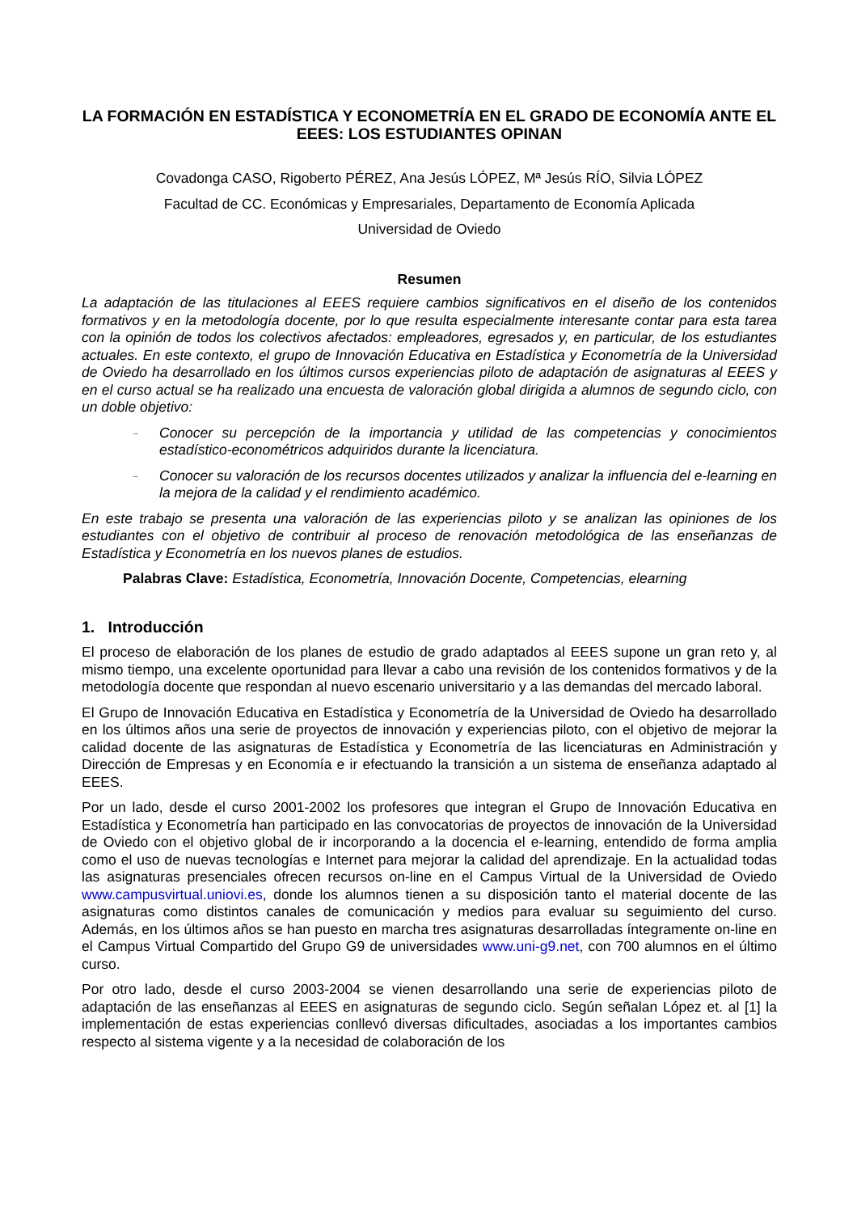LA FORMACIÓN EN ESTADÍSTICA Y ECONOMETRÍA EN EL GRADO DE ECONOMÍA ANTE EL EEES: LOS ESTUDIANTES OPINAN
Covadonga CASO, Rigoberto PÉREZ, Ana Jesús LÓPEZ, Mª Jesús RÍO, Silvia LÓPEZ
Facultad de CC. Económicas y Empresariales, Departamento de Economía Aplicada
Universidad de Oviedo
Resumen
La adaptación de las titulaciones al EEES requiere cambios significativos en el diseño de los contenidos formativos y en la metodología docente, por lo que resulta especialmente interesante contar para esta tarea con la opinión de todos los colectivos afectados: empleadores, egresados y, en particular, de los estudiantes actuales. En este contexto, el grupo de Innovación Educativa en Estadística y Econometría de la Universidad de Oviedo ha desarrollado en los últimos cursos experiencias piloto de adaptación de asignaturas al EEES y en el curso actual se ha realizado una encuesta de valoración global dirigida a alumnos de segundo ciclo, con un doble objetivo:
– Conocer su percepción de la importancia y utilidad de las competencias y conocimientos estadístico-econométricos adquiridos durante la licenciatura.
– Conocer su valoración de los recursos docentes utilizados y analizar la influencia del e-learning en la mejora de la calidad y el rendimiento académico.
En este trabajo se presenta una valoración de las experiencias piloto y se analizan las opiniones de los estudiantes con el objetivo de contribuir al proceso de renovación metodológica de las enseñanzas de Estadística y Econometría en los nuevos planes de estudios.
Palabras Clave: Estadística, Econometría, Innovación Docente, Competencias, elearning
1. Introducción
El proceso de elaboración de los planes de estudio de grado adaptados al EEES supone un gran reto y, al mismo tiempo, una excelente oportunidad para llevar a cabo una revisión de los contenidos formativos y de la metodología docente que respondan al nuevo escenario universitario y a las demandas del mercado laboral.
El Grupo de Innovación Educativa en Estadística y Econometría de la Universidad de Oviedo ha desarrollado en los últimos años una serie de proyectos de innovación y experiencias piloto, con el objetivo de mejorar la calidad docente de las asignaturas de Estadística y Econometría de las licenciaturas en Administración y Dirección de Empresas y en Economía e ir efectuando la transición a un sistema de enseñanza adaptado al EEES.
Por un lado, desde el curso 2001-2002 los profesores que integran el Grupo de Innovación Educativa en Estadística y Econometría han participado en las convocatorias de proyectos de innovación de la Universidad de Oviedo con el objetivo global de ir incorporando a la docencia el e-learning, entendido de forma amplia como el uso de nuevas tecnologías e Internet para mejorar la calidad del aprendizaje. En la actualidad todas las asignaturas presenciales ofrecen recursos on-line en el Campus Virtual de la Universidad de Oviedo www.campusvirtual.uniovi.es, donde los alumnos tienen a su disposición tanto el material docente de las asignaturas como distintos canales de comunicación y medios para evaluar su seguimiento del curso. Además, en los últimos años se han puesto en marcha tres asignaturas desarrolladas íntegramente on-line en el Campus Virtual Compartido del Grupo G9 de universidades www.uni-g9.net, con 700 alumnos en el último curso.
Por otro lado, desde el curso 2003-2004 se vienen desarrollando una serie de experiencias piloto de adaptación de las enseñanzas al EEES en asignaturas de segundo ciclo. Según señalan López et. al [1] la implementación de estas experiencias conllevó diversas dificultades, asociadas a los importantes cambios respecto al sistema vigente y a la necesidad de colaboración de los